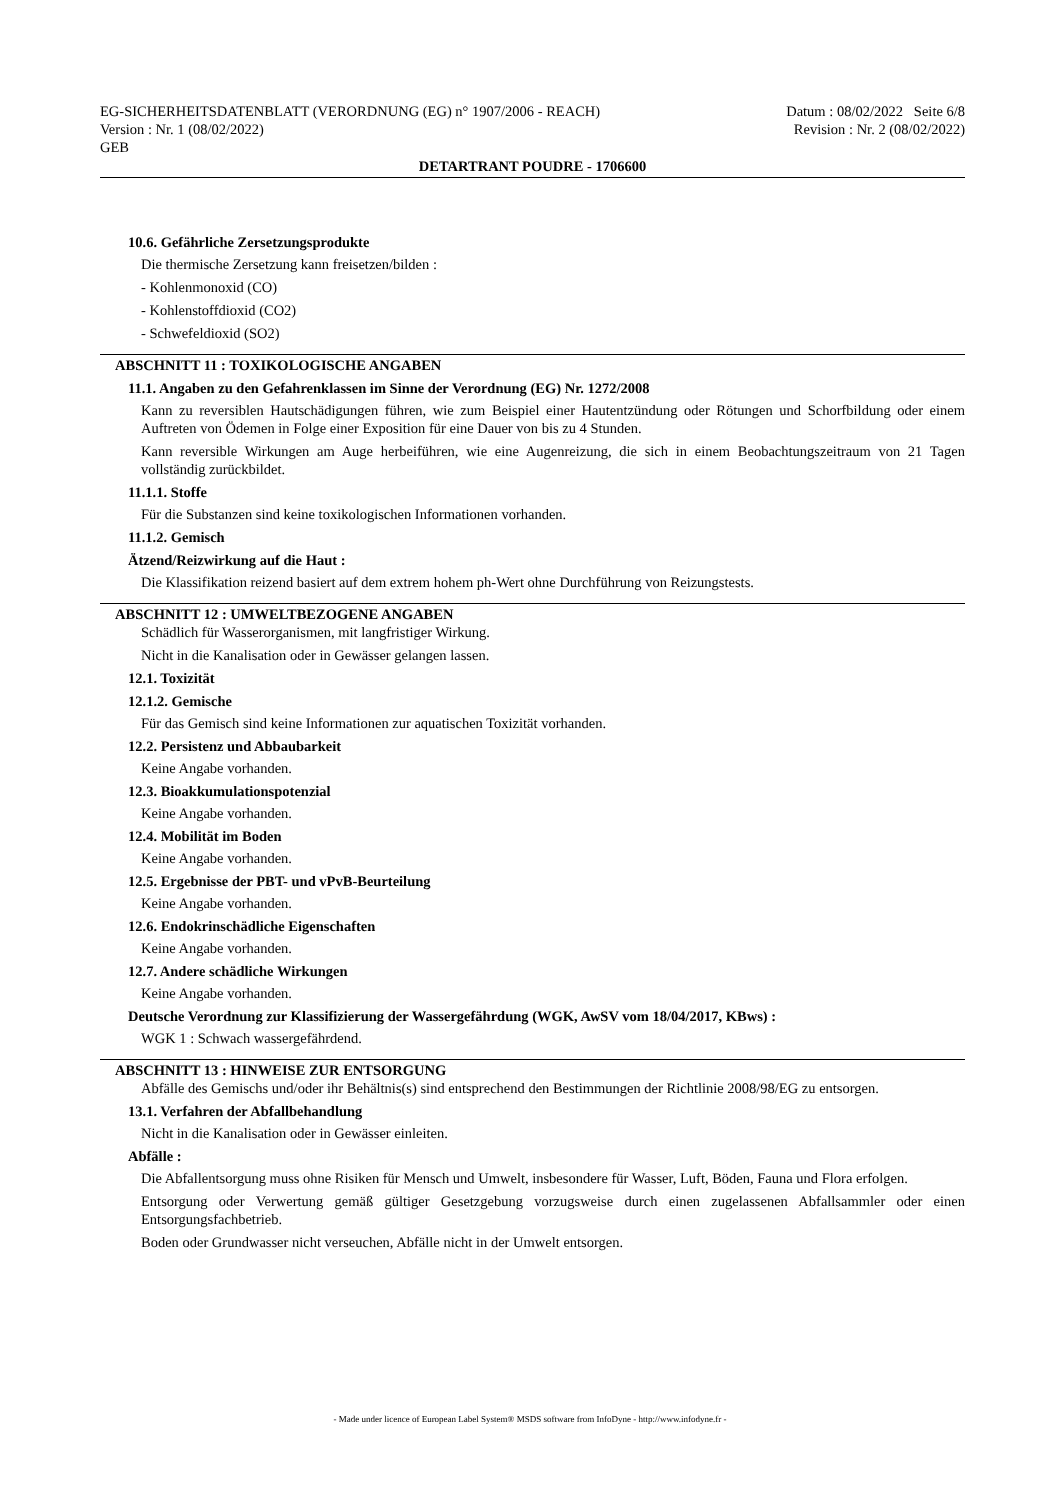EG-SICHERHEITSDATENBLATT (VERORDNUNG (EG) n° 1907/2006 - REACH)
Version : Nr. 1 (08/02/2022)
GEB
Datum : 08/02/2022 Seite 6/8
Revision : Nr. 2 (08/02/2022)
DETARTRANT POUDRE - 1706600
10.6. Gefährliche Zersetzungsprodukte
Die thermische Zersetzung kann freisetzen/bilden :
- Kohlenmonoxid (CO)
- Kohlenstoffdioxid (CO2)
- Schwefeldioxid (SO2)
ABSCHNITT 11 : TOXIKOLOGISCHE ANGABEN
11.1. Angaben zu den Gefahrenklassen im Sinne der Verordnung (EG) Nr. 1272/2008
Kann zu reversiblen Hautschädigungen führen, wie zum Beispiel einer Hautentzündung oder Rötungen und Schorfbildung oder einem Auftreten von Ödemen in Folge einer Exposition für eine Dauer von bis zu 4 Stunden.
Kann reversible Wirkungen am Auge herbeiführen, wie eine Augenreizung, die sich in einem Beobachtungszeitraum von 21 Tagen vollständig zurückbildet.
11.1.1. Stoffe
Für die Substanzen sind keine toxikologischen Informationen vorhanden.
11.1.2. Gemisch
Ätzend/Reizwirkung auf die Haut :
Die Klassifikation reizend basiert auf dem extrem hohem ph-Wert ohne Durchführung von Reizungstests.
ABSCHNITT 12 : UMWELTBEZOGENE ANGABEN
Schädlich für Wasserorganismen, mit langfristiger Wirkung.
Nicht in die Kanalisation oder in Gewässer gelangen lassen.
12.1. Toxizität
12.1.2. Gemische
Für das Gemisch sind keine Informationen zur aquatischen Toxizität vorhanden.
12.2. Persistenz und Abbaubarkeit
Keine Angabe vorhanden.
12.3. Bioakkumulationspotenzial
Keine Angabe vorhanden.
12.4. Mobilität im Boden
Keine Angabe vorhanden.
12.5. Ergebnisse der PBT- und vPvB-Beurteilung
Keine Angabe vorhanden.
12.6. Endokrinschädliche Eigenschaften
Keine Angabe vorhanden.
12.7. Andere schädliche Wirkungen
Keine Angabe vorhanden.
Deutsche Verordnung zur Klassifizierung der Wassergefährdung (WGK, AwSV vom 18/04/2017, KBws) :
WGK 1 : Schwach wassergefährdend.
ABSCHNITT 13 : HINWEISE ZUR ENTSORGUNG
Abfälle des Gemischs und/oder ihr Behältnis(s) sind entsprechend den Bestimmungen der Richtlinie 2008/98/EG zu entsorgen.
13.1. Verfahren der Abfallbehandlung
Nicht in die Kanalisation oder in Gewässer einleiten.
Abfälle :
Die Abfallentsorgung muss ohne Risiken für Mensch und Umwelt, insbesondere für Wasser, Luft, Böden, Fauna und Flora erfolgen.
Entsorgung oder Verwertung gemäß gültiger Gesetzgebung vorzugsweise durch einen zugelassenen Abfallsammler oder einen Entsorgungsfachbetrieb.
Boden oder Grundwasser nicht verseuchen, Abfälle nicht in der Umwelt entsorgen.
- Made under licence of European Label System® MSDS software from InfoDyne - http://www.infodyne.fr -